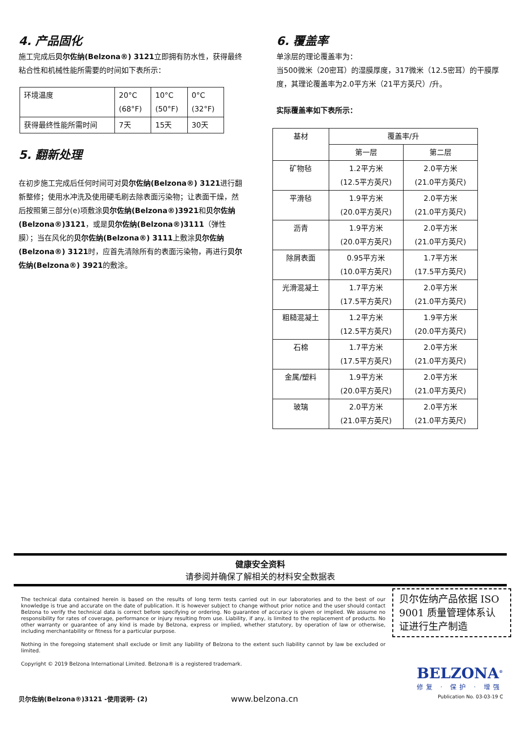4. 产品固化
施工完成后贝尔佐纳(Belzona®) 3121立即拥有防水性，获得最终粘合性和机械性能所需要的时间如下表所示：
| 环境温度 | 20°C (68°F) | 10°C (50°F) | 0°C (32°F) |
| 获得最终性能所需时间 | 7天 | 15天 | 30天 |
5. 翻新处理
在初步施工完成后任何时间可对贝尔佐纳(Belzona®) 3121进行翻新整修；使用水冲洗及使用硬毛刷去除表面污染物；让表面干燥，然后按照第三部分(e)项敷涂贝尔佐纳(Belzona®)3921和贝尔佐纳(Belzona®)3121，或是贝尔佐纳(Belzona®)3111（弹性膜）；当在风化的贝尔佐纳(Belzona®) 3111上敷涂贝尔佐纳(Belzona®) 3121时，应首先清除所有的表面污染物，再进行贝尔佐纳(Belzona®) 3921的敷涂。
6. 覆盖率
单涂层的理论覆盖率为：
当500微米（20密耳）的湿膜厚度，317微米（12.5密耳）的干膜厚度，其理论覆盖率为2.0平方米（21平方英尺）/升。
实际覆盖率如下表所示：
| 基材 | 覆盖率/升 | |
| | 第一层 | 第二层 |
| 矿物毡 | 1.2平方米 (12.5平方英尺) | 2.0平方米 (21.0平方英尺) |
| 平滑毡 | 1.9平方米 (20.0平方英尺) | 2.0平方米 (21.0平方英尺) |
| 沥青 | 1.9平方米 (20.0平方英尺) | 2.0平方米 (21.0平方英尺) |
| 除屑表面 | 0.95平方米 (10.0平方英尺) | 1.7平方米 (17.5平方英尺) |
| 光滑混凝土 | 1.7平方米 (17.5平方英尺) | 2.0平方米 (21.0平方英尺) |
| 粗糙混凝土 | 1.2平方米 (12.5平方英尺) | 1.9平方米 (20.0平方英尺) |
| 石棉 | 1.7平方米 (17.5平方英尺) | 2.0平方米 (21.0平方英尺) |
| 金属/塑料 | 1.9平方米 (20.0平方英尺) | 2.0平方米 (21.0平方英尺) |
| 玻璃 | 2.0平方米 (21.0平方英尺) | 2.0平方米 (21.0平方英尺) |
健康安全资料
请参阅并确保了解相关的材料安全数据表
The technical data contained herein is based on the results of long term tests carried out in our laboratories and to the best of our knowledge is true and accurate on the date of publication. It is however subject to change without prior notice and the user should contact Belzona to verify the technical data is correct before specifying or ordering. No guarantee of accuracy is given or implied. We assume no responsibility for rates of coverage, performance or injury resulting from use. Liability, if any, is limited to the replacement of products. No other warranty or guarantee of any kind is made by Belzona, express or implied, whether statutory, by operation of law or otherwise, including merchantability or fitness for a particular purpose.
Nothing in the foregoing statement shall exclude or limit any liability of Belzona to the extent such liability cannot by law be excluded or limited.
Copyright © 2019 Belzona International Limited. Belzona® is a registered trademark.
贝尔佐纳产品依据 ISO 9001 质量管理体系认证进行生产制造
BELZONA<sup>®</sup>
修复 · 保护 · 增强
贝尔佐纳(Belzona®)3121 -使用说明- (2)
www.belzona.cn Publication No. 03-03-19 C